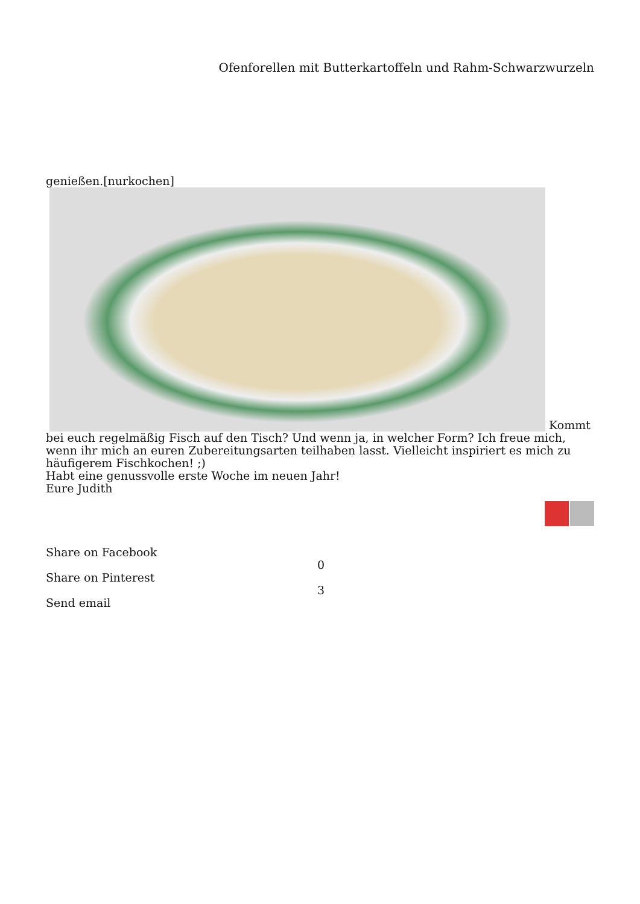Ofenforellen mit Butterkartoffeln und Rahm-Schwarzwurzeln
genießen.[nurkochen]
Kommt bei euch regelmäßig Fisch auf den Tisch? Und wenn ja, in welcher Form? Ich freue mich, wenn ihr mich an euren Zubereitungsarten teilhaben lasst. Vielleicht inspiriert es mich zu häufigerem Fischkochen! ;)
Habt eine genussvolle erste Woche im neuen Jahr!
Eure Judith
Share on Facebook
Share on Pinterest
Send email
0
3